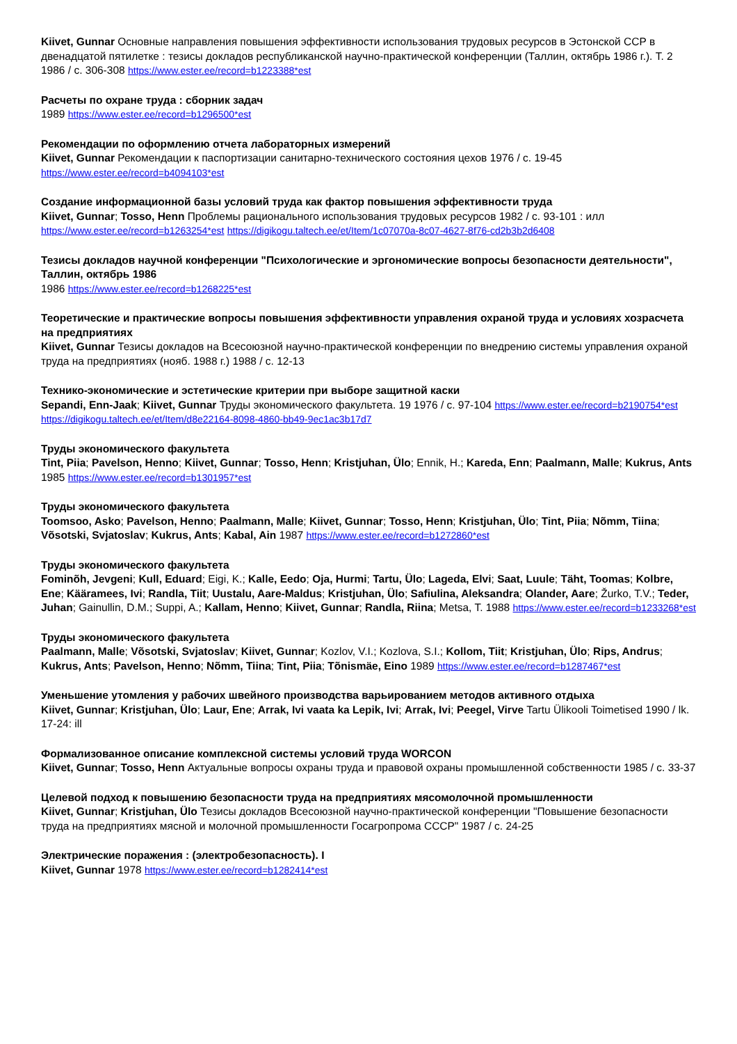Kiivet, Gunnar Основные направления повышения эффективности использования трудовых ресурсов в Эстонской ССР в двенадцатой пятилетке : тезисы докладов республиканской научно-практической конференции (Таллин, октябрь 1986 г.). Т. 2 1986 / с. 306-308 https://www.ester.ee/record=b1223388*est
Расчеты по охране труда : сборник задач
1989 https://www.ester.ee/record=b1296500*est
Рекомендации по оформлению отчета лабораторных измерений
Kiivet, Gunnar Рекомендации к паспортизации санитарно-технического состояния цехов 1976 / с. 19-45 https://www.ester.ee/record=b4094103*est
Создание информационной базы условий труда как фактор повышения эффективности труда
Kiivet, Gunnar; Tosso, Henn Проблемы рационального использования трудовых ресурсов 1982 / с. 93-101 : илл https://www.ester.ee/record=b1263254*est https://digikogu.taltech.ee/et/Item/1c07070a-8c07-4627-8f76-cd2b3b2d6408
Тезисы докладов научной конференции "Психологические и эргономические вопросы безопасности деятельности", Таллин, октябрь 1986
1986 https://www.ester.ee/record=b1268225*est
Теоретические и практические вопросы повышения эффективности управления охраной труда и условиях хозрасчета на предприятиях
Kiivet, Gunnar Тезисы докладов на Всесоюзной научно-практической конференции по внедрению системы управления охраной труда на предприятиях (нояб. 1988 г.) 1988 / с. 12-13
Технико-экономические и эстетические критерии при выборе защитной каски
Sepandi, Enn-Jaak; Kiivet, Gunnar Труды экономического факультета. 19 1976 / с. 97-104 https://www.ester.ee/record=b2190754*est https://digikogu.taltech.ee/et/Item/d8e22164-8098-4860-bb49-9ec1ac3b17d7
Труды экономического факультета
Tint, Piia; Pavelson, Henno; Kiivet, Gunnar; Tosso, Henn; Kristjuhan, Ülo; Ennik, H.; Kareda, Enn; Paalmann, Malle; Kukrus, Ants 1985 https://www.ester.ee/record=b1301957*est
Труды экономического факультета
Toomsoo, Asko; Pavelson, Henno; Paalmann, Malle; Kiivet, Gunnar; Tosso, Henn; Kristjuhan, Ülo; Tint, Piia; Nõmm, Tiina; Võsotski, Svjatoslav; Kukrus, Ants; Kabal, Ain 1987 https://www.ester.ee/record=b1272860*est
Труды экономического факультета
Fominõh, Jevgeni; Kull, Eduard; Eigi, K.; Kalle, Eedo; Oja, Hurmi; Tartu, Ülo; Lageda, Elvi; Saat, Luule; Täht, Toomas; Kolbre, Ene; Kääramees, Ivi; Randla, Tiit; Uustalu, Aare-Maldus; Kristjuhan, Ülo; Safiulina, Aleksandra; Olander, Aare; Žurko, T.V.; Teder, Juhan; Gainullin, D.M.; Suppi, A.; Kallam, Henno; Kiivet, Gunnar; Randla, Riina; Metsa, T. 1988 https://www.ester.ee/record=b1233268*est
Труды экономического факультета
Paalmann, Malle; Võsotski, Svjatoslav; Kiivet, Gunnar; Kozlov, V.I.; Kozlova, S.I.; Kollom, Tiit; Kristjuhan, Ülo; Rips, Andrus; Kukrus, Ants; Pavelson, Henno; Nõmm, Tiina; Tint, Piia; Tõnismäe, Eino 1989 https://www.ester.ee/record=b1287467*est
Уменьшение утомления у рабочих швейного производства варьированием методов активного отдыха
Kiivet, Gunnar; Kristjuhan, Ülo; Laur, Ene; Arrak, Ivi vaata ka Lepik, Ivi; Arrak, Ivi; Peegel, Virve Tartu Ülikooli Toimetised 1990 / lk. 17-24: ill
Формализованное описание комплексной системы условий труда WORCON
Kiivet, Gunnar; Tosso, Henn Актуальные вопросы охраны труда и правовой охраны промышленной собственности 1985 / с. 33-37
Целевой подход к повышению безопасности труда на предприятиях мясомолочной промышленности
Kiivet, Gunnar; Kristjuhan, Ülo Тезисы докладов Всесоюзной научно-практической конференции "Повышение безопасности труда на предприятиях мясной и молочной промышленности Госагропрома СССР" 1987 / с. 24-25
Электрические поражения : (электробезопасность). I
Kiivet, Gunnar 1978 https://www.ester.ee/record=b1282414*est